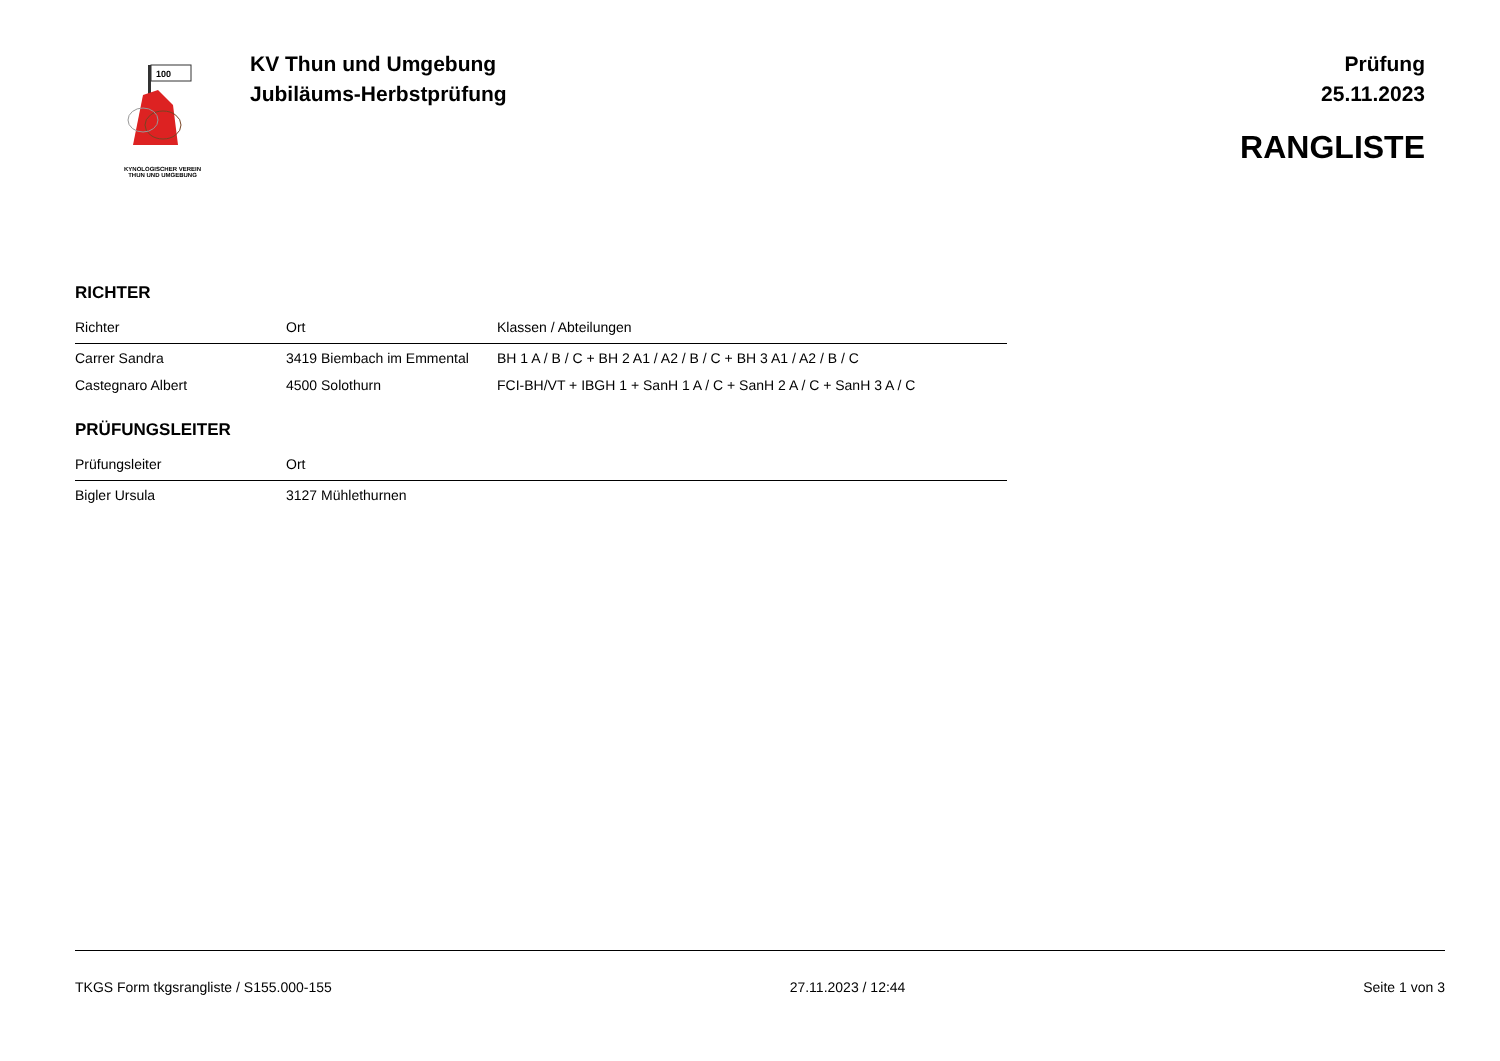100
KYNOLOGISCHER VEREIN
THUN UND UMGEBUNG
KV Thun und Umgebung
Jubiläums-Herbstprüfung
Prüfung
25.11.2023
RANGLISTE
RICHTER
| Richter | Ort | Klassen / Abteilungen |
| --- | --- | --- |
| Carrer Sandra | 3419 Biembach im Emmental | BH 1 A / B / C + BH 2 A1 / A2 / B / C + BH 3 A1 / A2 / B / C |
| Castegnaro Albert | 4500 Solothurn | FCI-BH/VT + IBGH 1 + SanH 1 A / C + SanH 2 A / C + SanH 3 A / C |
PRÜFUNGSLEITER
| Prüfungsleiter | Ort |
| --- | --- |
| Bigler Ursula | 3127 Mühlethurnen |
TKGS Form tkgsrangliste / S155.000-155 27.11.2023 / 12:44 Seite 1 von 3